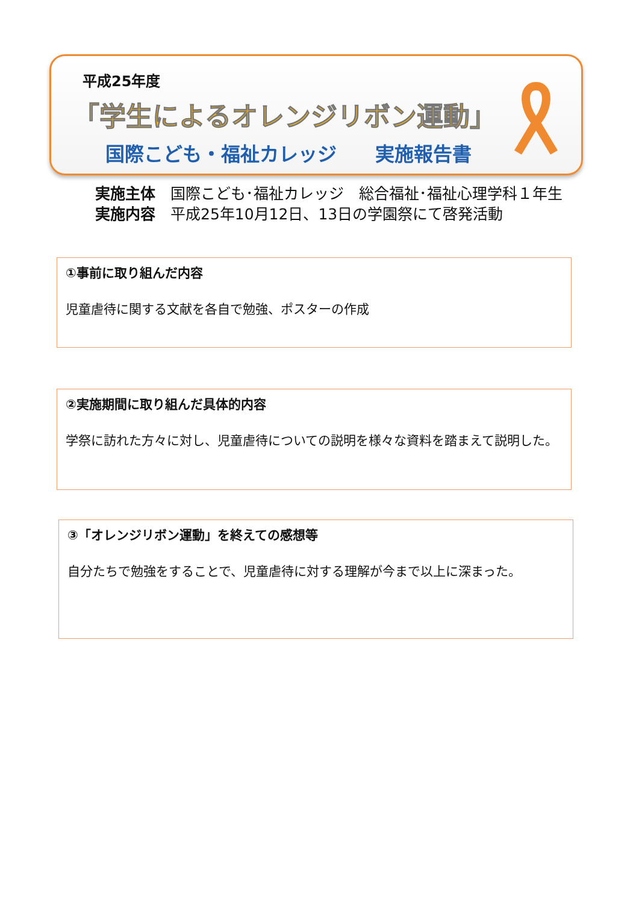平成25年度
「学生によるオレンジリボン運動」
国際こども・福祉カレッジ　　実施報告書
実施主体　国際こども･福祉カレッジ　総合福祉･福祉心理学科１年生
実施内容　平成25年10月12日、13日の学園祭にて啓発活動
①事前に取り組んだ内容
児童虐待に関する文献を各自で勉強、ポスターの作成
②実施期間に取り組んだ具体的内容
学祭に訪れた方々に対し、児童虐待についての説明を様々な資料を踏まえて説明した。
③「オレンジリボン運動」を終えての感想等
自分たちで勉強をすることで、児童虐待に対する理解が今まで以上に深まった。